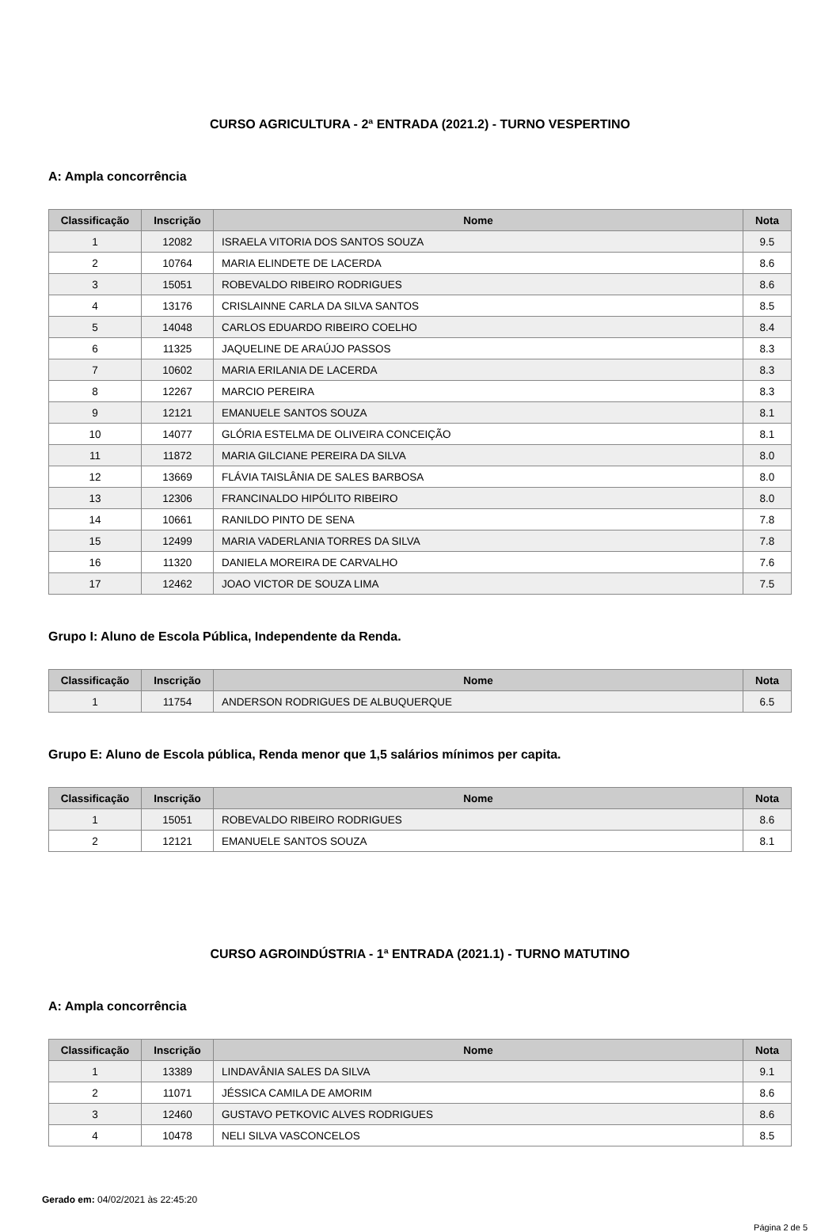CURSO AGRICULTURA - 2ª ENTRADA (2021.2) - TURNO VESPERTINO
A: Ampla concorrência
| Classificação | Inscrição | Nome | Nota |
| --- | --- | --- | --- |
| 1 | 12082 | ISRAELA VITORIA DOS SANTOS SOUZA | 9.5 |
| 2 | 10764 | MARIA ELINDETE DE LACERDA | 8.6 |
| 3 | 15051 | ROBEVALDO RIBEIRO RODRIGUES | 8.6 |
| 4 | 13176 | CRISLAINNE CARLA DA SILVA SANTOS | 8.5 |
| 5 | 14048 | CARLOS EDUARDO RIBEIRO COELHO | 8.4 |
| 6 | 11325 | JAQUELINE DE ARAÚJO PASSOS | 8.3 |
| 7 | 10602 | MARIA ERILANIA DE LACERDA | 8.3 |
| 8 | 12267 | MARCIO PEREIRA | 8.3 |
| 9 | 12121 | EMANUELE SANTOS SOUZA | 8.1 |
| 10 | 14077 | GLÓRIA ESTELMA DE OLIVEIRA CONCEIÇÃO | 8.1 |
| 11 | 11872 | MARIA GILCIANE PEREIRA DA SILVA | 8.0 |
| 12 | 13669 | FLÁVIA TAISLÂNIA DE SALES BARBOSA | 8.0 |
| 13 | 12306 | FRANCINALDO HIPÓLITO RIBEIRO | 8.0 |
| 14 | 10661 | RANILDO PINTO DE SENA | 7.8 |
| 15 | 12499 | MARIA VADERLANIA TORRES DA SILVA | 7.8 |
| 16 | 11320 | DANIELA MOREIRA DE CARVALHO | 7.6 |
| 17 | 12462 | JOAO VICTOR DE SOUZA LIMA | 7.5 |
Grupo I: Aluno de Escola Pública, Independente da Renda.
| Classificação | Inscrição | Nome | Nota |
| --- | --- | --- | --- |
| 1 | 11754 | ANDERSON RODRIGUES DE ALBUQUERQUE | 6.5 |
Grupo E: Aluno de Escola pública, Renda menor que 1,5 salários mínimos per capita.
| Classificação | Inscrição | Nome | Nota |
| --- | --- | --- | --- |
| 1 | 15051 | ROBEVALDO RIBEIRO RODRIGUES | 8.6 |
| 2 | 12121 | EMANUELE SANTOS SOUZA | 8.1 |
CURSO AGROINDÚSTRIA - 1ª ENTRADA (2021.1) - TURNO MATUTINO
A: Ampla concorrência
| Classificação | Inscrição | Nome | Nota |
| --- | --- | --- | --- |
| 1 | 13389 | LINDAVÂNIA SALES DA SILVA | 9.1 |
| 2 | 11071 | JÉSSICA CAMILA DE AMORIM | 8.6 |
| 3 | 12460 | GUSTAVO PETKOVIC ALVES RODRIGUES | 8.6 |
| 4 | 10478 | NELI SILVA VASCONCELOS | 8.5 |
Gerado em: 04/02/2021 às 22:45:20
Página 2 de 5